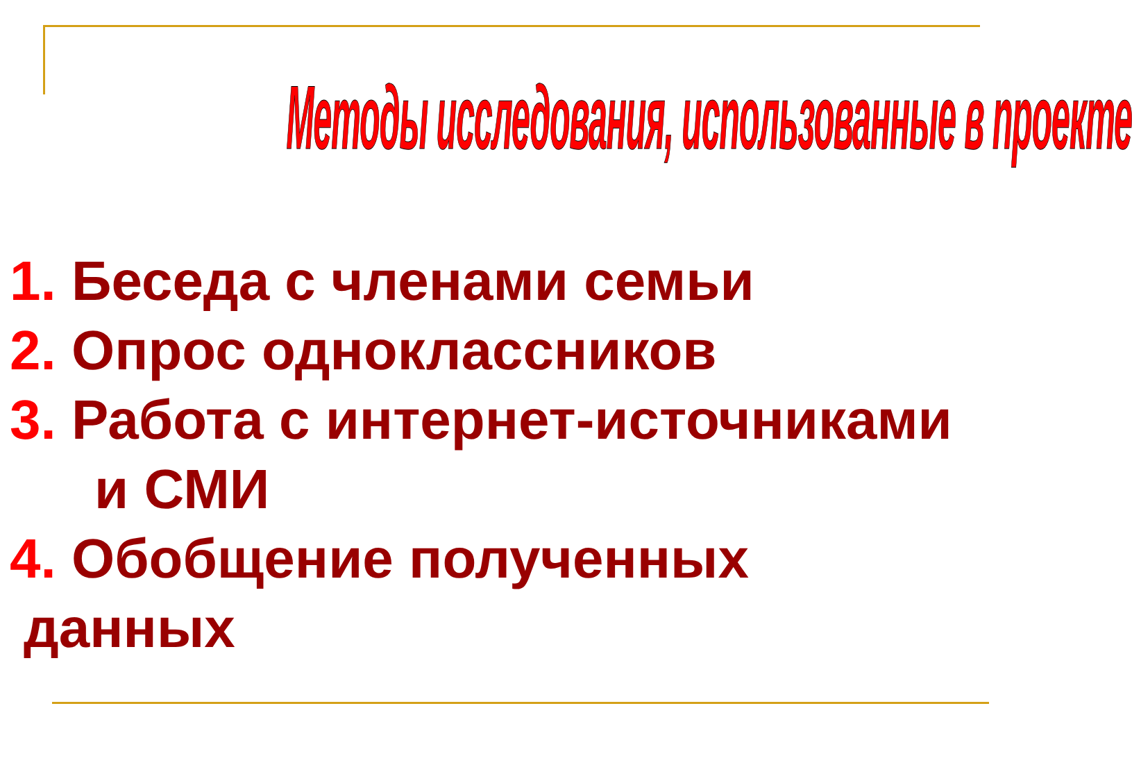Методы исследования, использованные в проекте
1. Беседа с членами семьи
2. Опрос одноклассников
3. Работа с интернет-источниками
и СМИ
4. Обобщение полученных
данных